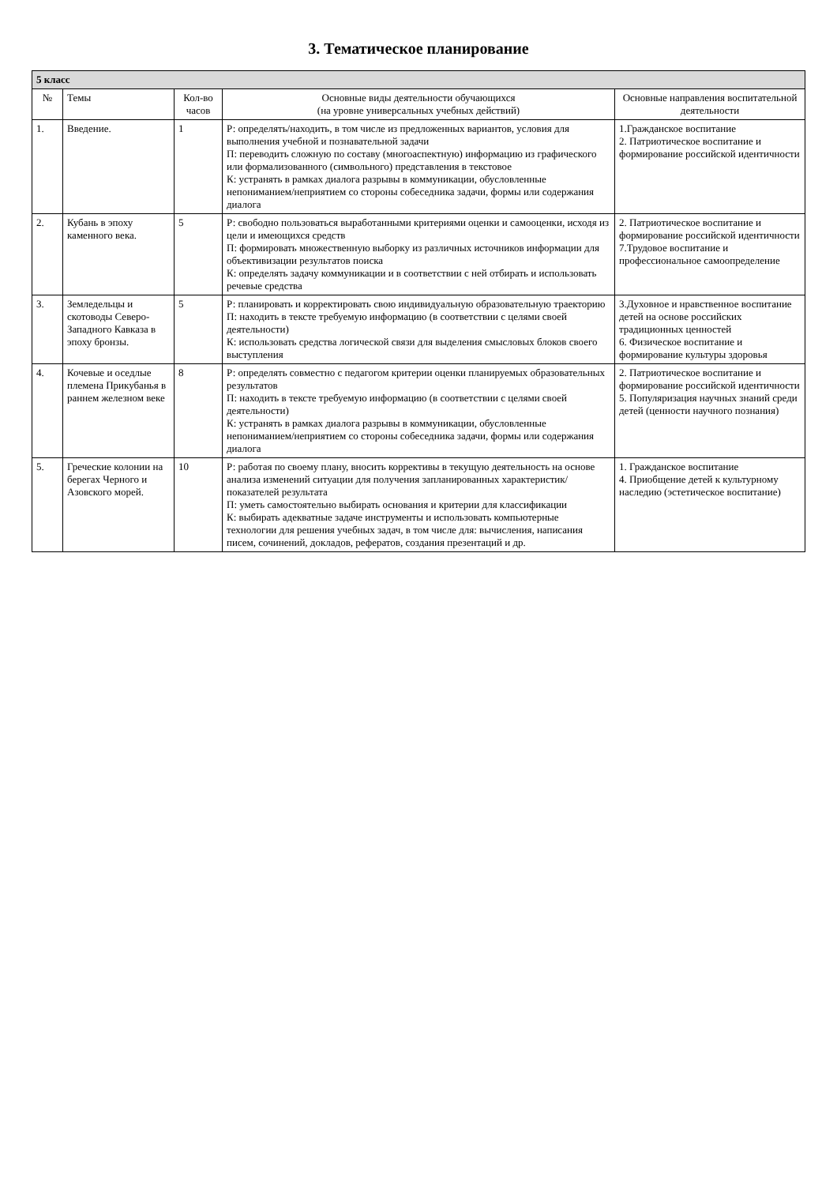3. Тематическое планирование
| 5 класс | | | | |
| № | Темы | Кол-во часов | Основные виды деятельности обучающихся (на уровне универсальных учебных действий) | Основные направления воспитательной деятельности |
| 1. | Введение. | 1 | Р: определять/находить, в том числе из предложенных вариантов, условия для выполнения учебной и познавательной задачи П: переводить сложную по составу (многоаспектную) информацию из графического или формализованного (символьного) представления в текстовое К: устранять в рамках диалога разрывы в коммуникации, обусловленные непониманием/неприятием со стороны собеседника задачи, формы или содержания диалога | 1.Гражданское воспитание 2. Патриотическое воспитание и формирование российской идентичности |
| 2. | Кубань в эпоху каменного века. | 5 | Р: свободно пользоваться выработанными критериями оценки и самооценки, исходя из цели и имеющихся средств П: формировать множественную выборку из различных источников информации для объективизации результатов поиска К: определять задачу коммуникации и в соответствии с ней отбирать и использовать речевые средства | 2. Патриотическое воспитание и формирование российской идентичности 7.Трудовое воспитание и профессиональное самоопределение |
| 3. | Земледельцы и скотоводы Северо-Западного Кавказа в эпоху бронзы. | 5 | Р: планировать и корректировать свою индивидуальную образовательную траекторию П: находить в тексте требуемую информацию (в соответствии с целями своей деятельности) К: использовать средства логической связи для выделения смысловых блоков своего выступления | 3.Духовное и нравственное воспитание детей на основе российских традиционных ценностей 6. Физическое воспитание и формирование культуры здоровья |
| 4. | Кочевые и оседлые племена Прикубанья в раннем железном веке | 8 | Р: определять совместно с педагогом критерии оценки планируемых образовательных результатов П: находить в тексте требуемую информацию (в соответствии с целями своей деятельности) К: устранять в рамках диалога разрывы в коммуникации, обусловленные непониманием/неприятием со стороны собеседника задачи, формы или содержания диалога | 2. Патриотическое воспитание и формирование российской идентичности 5. Популяризация научных знаний среди детей (ценности научного познания) |
| 5. | Греческие колонии на берегах Черного и Азовского морей. | 10 | Р: работая по своему плану, вносить коррективы в текущую деятельность на основе анализа изменений ситуации для получения запланированных характеристик/показателей результата П: уметь самостоятельно выбирать основания и критерии для классификации К: выбирать адекватные задаче инструменты и использовать компьютерные технологии для решения учебных задач, в том числе для: вычисления, написания писем, сочинений, докладов, рефератов, создания презентаций и др. | 1. Гражданское воспитание 4. Приобщение детей к культурному наследию (эстетическое воспитание) |